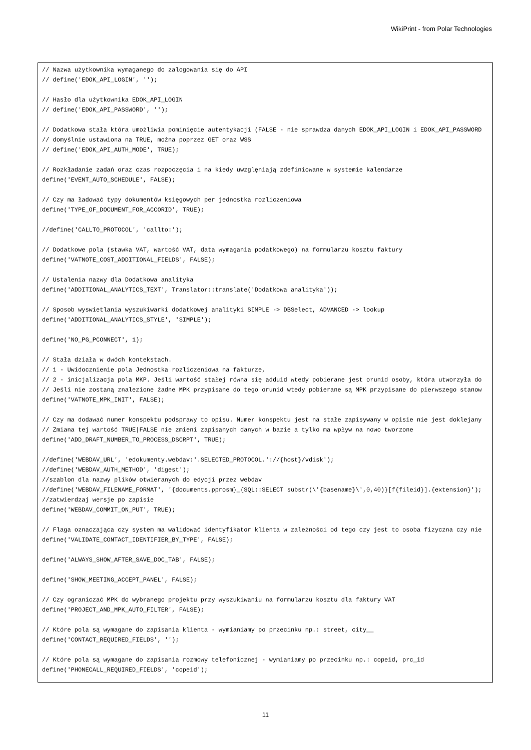WikiPrint - from Polar Technologies
// Nazwa użytkownika wymaganego do zalogowania się do API
// define('EDOK_API_LOGIN', '');

// Hasło dla użytkownika EDOK_API_LOGIN
// define('EDOK_API_PASSWORD', '');

// Dodatkowa stała która umożliwia pominięcie autentykacji (FALSE - nie sprawdza danych EDOK_API_LOGIN i EDOK_API_PASSWORD
// domyślnie ustawiona na TRUE, można poprzez GET oraz WSS
// define('EDOK_API_AUTH_MODE', TRUE);

// Rozkładanie zadań oraz czas rozpoczęcia i na kiedy uwzglęniają zdefiniowane w systemie kalendarze
define('EVENT_AUTO_SCHEDULE', FALSE);

// Czy ma ładować typy dokumentów księgowych per jednostka rozliczeniowa
define('TYPE_OF_DOCUMENT_FOR_ACCORID', TRUE);

//define('CALLTO_PROTOCOL', 'callto:');

// Dodatkowe pola (stawka VAT, wartość VAT, data wymagania podatkowego) na formularzu kosztu faktury
define('VATNOTE_COST_ADDITIONAL_FIELDS', FALSE);

// Ustalenia nazwy dla Dodatkowa analityka
define('ADDITIONAL_ANALYTICS_TEXT', Translator::translate('Dodatkowa analityka'));

// Sposob wyswietlania wyszukiwarki dodatkowej analityki SIMPLE -> DBSelect, ADVANCED -> lookup
define('ADDITIONAL_ANALYTICS_STYLE', 'SIMPLE');

define('NO_PG_PCONNECT', 1);

// Stała działa w dwóch kontekstach.
// 1 - Uwidocznienie pola Jednostka rozliczeniowa na fakturze,
// 2 - inicjalizacja pola MKP. Jeśli wartość stałej równa się adduid wtedy pobierane jest orunid osoby, która utworzyła do
// Jeśli nie zostaną znalezione żadne MPK przypisane do tego orunid wtedy pobierane są MPK przypisane do pierwszego stanow
define('VATNOTE_MPK_INIT', FALSE);

// Czy ma dodawać numer konspektu podsprawy to opisu. Numer konspektu jest na stałe zapisywany w opisie nie jest doklejany
// Zmiana tej wartość TRUE|FALSE nie zmieni zapisanych danych w bazie a tylko ma wpływ na nowo tworzone
define('ADD_DRAFT_NUMBER_TO_PROCESS_DSCRPT', TRUE);

//define('WEBDAV_URL', 'edokumenty.webdav:'.SELECTED_PROTOCOL.'://{host}/vdisk');
//define('WEBDAV_AUTH_METHOD', 'digest');
//szablon dla nazwy plików otwieranych do edycji przez webdav
//define('WEBDAV_FILENAME_FORMAT', '{documents.pprosm}_{SQL::SELECT substr(\'{basename}\',0,40)}[f{fileid}].{extension}');
//zatwierdzaj wersje po zapisie
define('WEBDAV_COMMIT_ON_PUT', TRUE);

// Flaga oznaczająca czy system ma walidować identyfikator klienta w zależności od tego czy jest to osoba fizyczna czy nie
define('VALIDATE_CONTACT_IDENTIFIER_BY_TYPE', FALSE);

define('ALWAYS_SHOW_AFTER_SAVE_DOC_TAB', FALSE);

define('SHOW_MEETING_ACCEPT_PANEL', FALSE);

// Czy ograniczać MPK do wybranego projektu przy wyszukiwaniu na formularzu kosztu dla faktury VAT
define('PROJECT_AND_MPK_AUTO_FILTER', FALSE);

// Które pola są wymagane do zapisania klienta - wymianiamy po przecinku np.: street, city__
define('CONTACT_REQUIRED_FIELDS', '');

// Które pola są wymagane do zapisania rozmowy telefonicznej - wymianiamy po przecinku np.: copeid, prc_id
define('PHONECALL_REQUIRED_FIELDS', 'copeid');
11